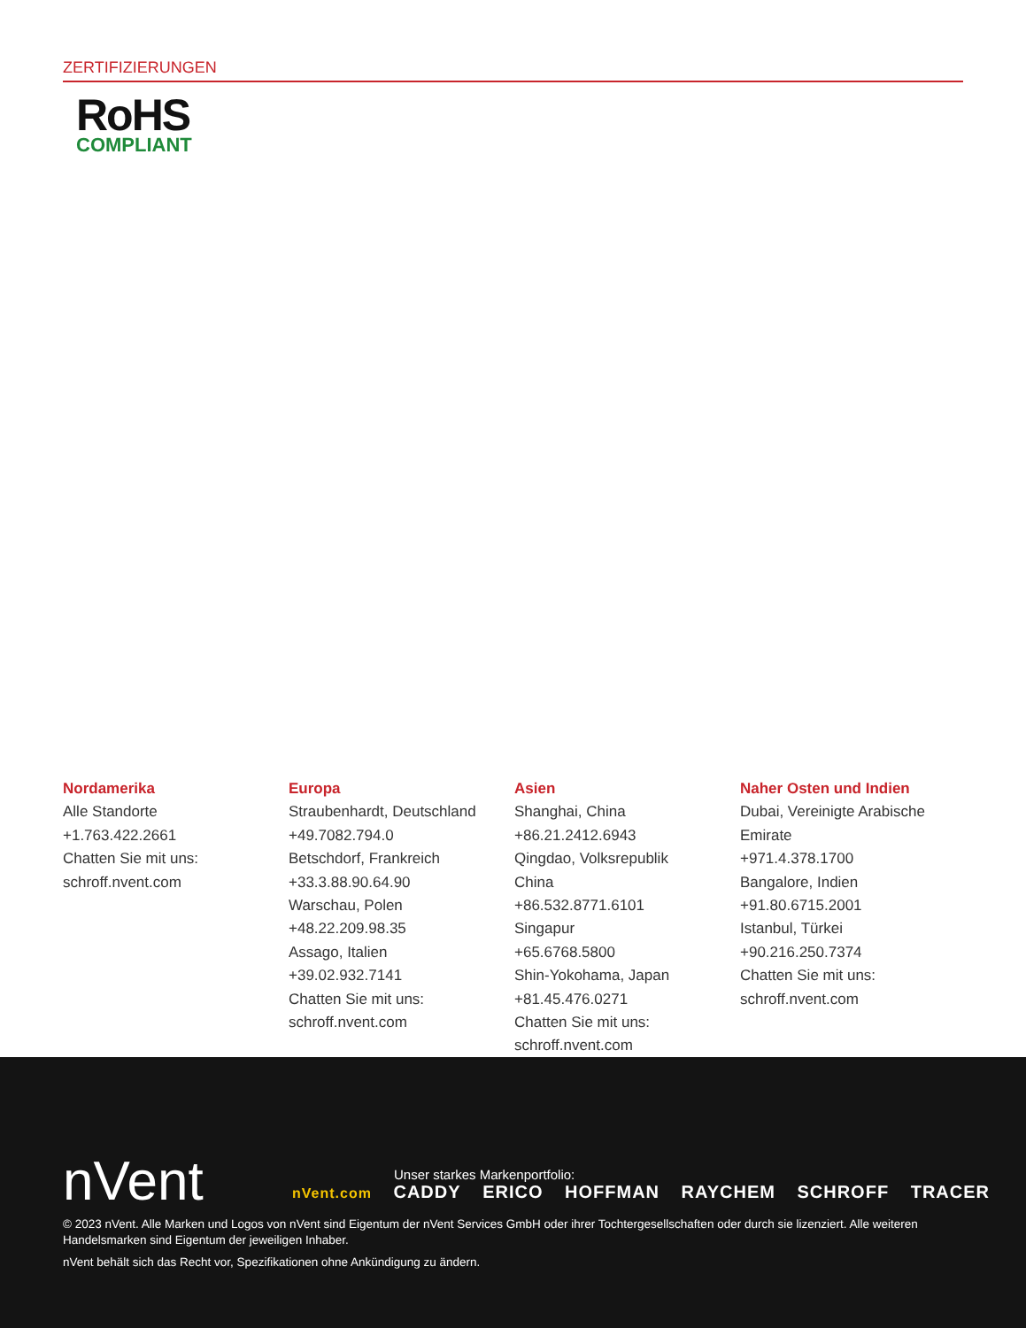ZERTIFIZIERUNGEN
RoHS
COMPLIANT
Nordamerika
Alle Standorte
+1.763.422.2661
Chatten Sie mit uns:
schroff.nvent.com
Europa
Straubenhardt, Deutschland
+49.7082.794.0
Betschdorf, Frankreich
+33.3.88.90.64.90
Warschau, Polen
+48.22.209.98.35
Assago, Italien
+39.02.932.7141
Chatten Sie mit uns:
schroff.nvent.com
Asien
Shanghai, China
+86.21.2412.6943
Qingdao, Volksrepublik
China
+86.532.8771.6101
Singapur
+65.6768.5800
Shin-Yokohama, Japan
+81.45.476.0271
Chatten Sie mit uns:
schroff.nvent.com
Naher Osten und Indien
Dubai, Vereinigte Arabische
Emirate
+971.4.378.1700
Bangalore, Indien
+91.80.6715.2001
Istanbul, Türkei
+90.216.250.7374
Chatten Sie mit uns:
schroff.nvent.com
nVent
Unser starkes Markenportfolio:
nVent.com CADDY ERICO HOFFMAN RAYCHEM SCHROFF TRACER
© 2023 nVent. Alle Marken und Logos von nVent sind Eigentum der nVent Services GmbH oder ihrer Tochtergesellschaften oder durch sie lizenziert. Alle weiteren Handelsmarken sind Eigentum der jeweiligen Inhaber.
nVent behält sich das Recht vor, Spezifikationen ohne Ankündigung zu ändern.